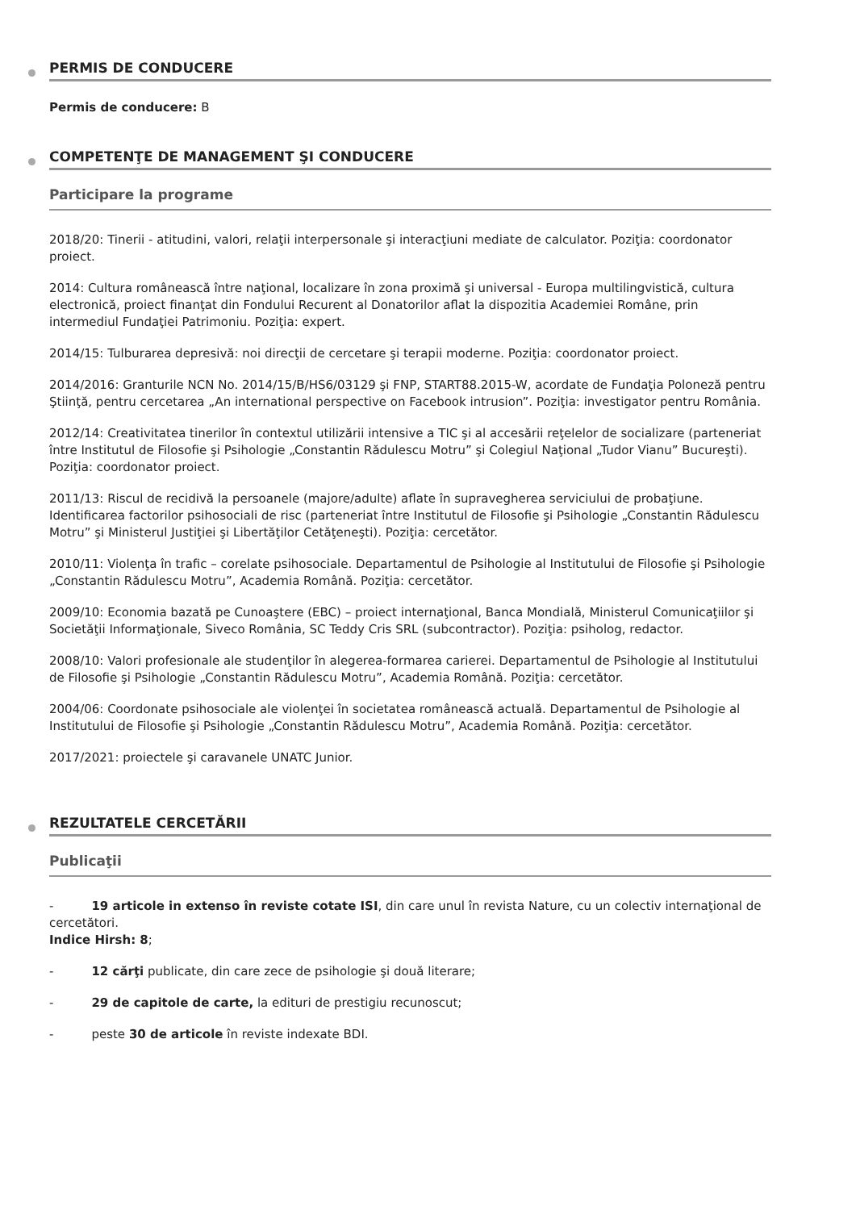PERMIS DE CONDUCERE
Permis de conducere: B
COMPETENŢE DE MANAGEMENT ŞI CONDUCERE
Participare la programe
2018/20: Tinerii - atitudini, valori, relaţii interpersonale şi interacţiuni mediate de calculator. Poziţia: coordonator proiect.
2014: Cultura românească între naţional, localizare în zona proximă şi universal - Europa multilingvistică, cultura electronică, proiect finanţat din Fondului Recurent al Donatorilor aflat la dispozitia Academiei Române, prin intermediul Fundaţiei Patrimoniu. Poziţia: expert.
2014/15: Tulburarea depresivă: noi direcţii de cercetare şi terapii moderne. Poziţia: coordonator proiect.
2014/2016: Granturile NCN No. 2014/15/B/HS6/03129 şi FNP, START88.2015-W, acordate de Fundaţia Poloneză pentru Ştiinţă, pentru cercetarea „An international perspective on Facebook intrusion”. Poziţia: investigator pentru România.
2012/14: Creativitatea tinerilor în contextul utilizării intensive a TIC şi al accesării reţelelor de socializare (parteneriat între Institutul de Filosofie şi Psihologie „Constantin Rădulescu Motru” şi Colegiul Naţional „Tudor Vianu” Bucureşti). Poziţia: coordonator proiect.
2011/13: Riscul de recidivă la persoanele (majore/adulte) aflate în supravegherea serviciului de probaţiune. Identificarea factorilor psihosociali de risc (parteneriat între Institutul de Filosofie şi Psihologie „Constantin Rădulescu Motru” şi Ministerul Justiţiei şi Libertăţilor Cetăţeneşti). Poziţia: cercetător.
2010/11: Violenţa în trafic – corelate psihosociale. Departamentul de Psihologie al Institutului de Filosofie şi Psihologie „Constantin Rădulescu Motru”, Academia Română. Poziţia: cercetător.
2009/10: Economia bazată pe Cunoaştere (EBC) – proiect internaţional, Banca Mondială, Ministerul Comunicaţiilor şi Societăţii Informaţionale, Siveco România, SC Teddy Cris SRL (subcontractor). Poziţia: psiholog, redactor.
2008/10: Valori profesionale ale studenţilor în alegerea-formarea carierei. Departamentul de Psihologie al Institutului de Filosofie şi Psihologie „Constantin Rădulescu Motru”, Academia Română. Poziţia: cercetător.
2004/06: Coordonate psihosociale ale violenţei în societatea românească actuală. Departamentul de Psihologie al Institutului de Filosofie şi Psihologie „Constantin Rădulescu Motru”, Academia Română. Poziţia: cercetător.
2017/2021: proiectele şi caravanele UNATC Junior.
REZULTATELE CERCETĂRII
Publicaţii
- 19 articole in extenso în reviste cotate ISI, din care unul în revista Nature, cu un colectiv internaţional de cercetători.
Indice Hirsh: 8;
- 12 cărţi publicate, din care zece de psihologie şi două literare;
- 29 de capitole de carte, la edituri de prestigiu recunoscut;
- peste 30 de articole în reviste indexate BDI.